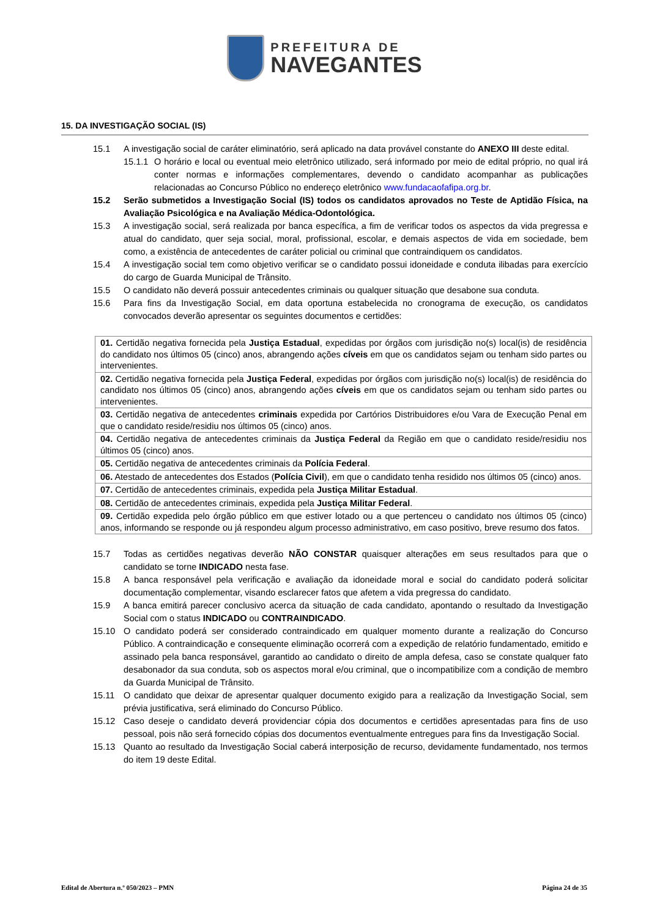PREFEITURA DE
NAVEGANTES
15. DA INVESTIGAÇÃO SOCIAL (IS)
15.1 A investigação social de caráter eliminatório, será aplicado na data provável constante do ANEXO III deste edital.
15.1.1 O horário e local ou eventual meio eletrônico utilizado, será informado por meio de edital próprio, no qual irá conter normas e informações complementares, devendo o candidato acompanhar as publicações relacionadas ao Concurso Público no endereço eletrônico www.fundacaofafipa.org.br.
15.2 Serão submetidos a Investigação Social (IS) todos os candidatos aprovados no Teste de Aptidão Física, na Avaliação Psicológica e na Avaliação Médica-Odontológica.
15.3 A investigação social, será realizada por banca específica, a fim de verificar todos os aspectos da vida pregressa e atual do candidato, quer seja social, moral, profissional, escolar, e demais aspectos de vida em sociedade, bem como, a existência de antecedentes de caráter policial ou criminal que contraindiquem os candidatos.
15.4 A investigação social tem como objetivo verificar se o candidato possui idoneidade e conduta ilibadas para exercício do cargo de Guarda Municipal de Trânsito.
15.5 O candidato não deverá possuir antecedentes criminais ou qualquer situação que desabone sua conduta.
15.6 Para fins da Investigação Social, em data oportuna estabelecida no cronograma de execução, os candidatos convocados deverão apresentar os seguintes documentos e certidões:
| 01. Certidão negativa fornecida pela Justiça Estadual , expedidas por órgãos com jurisdição no(s) local(is) de residência do candidato nos últimos 05 (cinco) anos, abrangendo ações cíveis em que os candidatos sejam ou tenham sido partes ou intervenientes. |
| 02. Certidão negativa fornecida pela Justiça Federal , expedidas por órgãos com jurisdição no(s) local(is) de residência do candidato nos últimos 05 (cinco) anos, abrangendo ações cíveis em que os candidatos sejam ou tenham sido partes ou intervenientes. |
| 03. Certidão negativa de antecedentes criminais expedida por Cartórios Distribuidores e/ou Vara de Execução Penal em que o candidato reside/residiu nos últimos 05 (cinco) anos. |
| 04. Certidão negativa de antecedentes criminais da Justiça Federal da Região em que o candidato reside/residiu nos últimos 05 (cinco) anos. |
| 05. Certidão negativa de antecedentes criminais da Polícia Federal . |
| 06. Atestado de antecedentes dos Estados ( Polícia Civil ), em que o candidato tenha residido nos últimos 05 (cinco) anos. |
| 07. Certidão de antecedentes criminais, expedida pela Justiça Militar Estadual . |
| 08. Certidão de antecedentes criminais, expedida pela Justiça Militar Federal . |
| 09. Certidão expedida pelo órgão público em que estiver lotado ou a que pertenceu o candidato nos últimos 05 (cinco) anos, informando se responde ou já respondeu algum processo administrativo, em caso positivo, breve resumo dos fatos. |
15.7 Todas as certidões negativas deverão NÃO CONSTAR quaisquer alterações em seus resultados para que o candidato se torne INDICADO nesta fase.
15.8 A banca responsável pela verificação e avaliação da idoneidade moral e social do candidato poderá solicitar documentação complementar, visando esclarecer fatos que afetem a vida pregressa do candidato.
15.9 A banca emitirá parecer conclusivo acerca da situação de cada candidato, apontando o resultado da Investigação Social com o status INDICADO ou CONTRAINDICADO.
15.10 O candidato poderá ser considerado contraindicado em qualquer momento durante a realização do Concurso Público. A contraindicação e consequente eliminação ocorrerá com a expedição de relatório fundamentado, emitido e assinado pela banca responsável, garantido ao candidato o direito de ampla defesa, caso se constate qualquer fato desabonador da sua conduta, sob os aspectos moral e/ou criminal, que o incompatibilize com a condição de membro da Guarda Municipal de Trânsito.
15.11 O candidato que deixar de apresentar qualquer documento exigido para a realização da Investigação Social, sem prévia justificativa, será eliminado do Concurso Público.
15.12 Caso deseje o candidato deverá providenciar cópia dos documentos e certidões apresentadas para fins de uso pessoal, pois não será fornecido cópias dos documentos eventualmente entregues para fins da Investigação Social.
15.13 Quanto ao resultado da Investigação Social caberá interposição de recurso, devidamente fundamentado, nos termos do item 19 deste Edital.
Edital de Abertura n.º 050/2023 – PMN Página 24 de 35